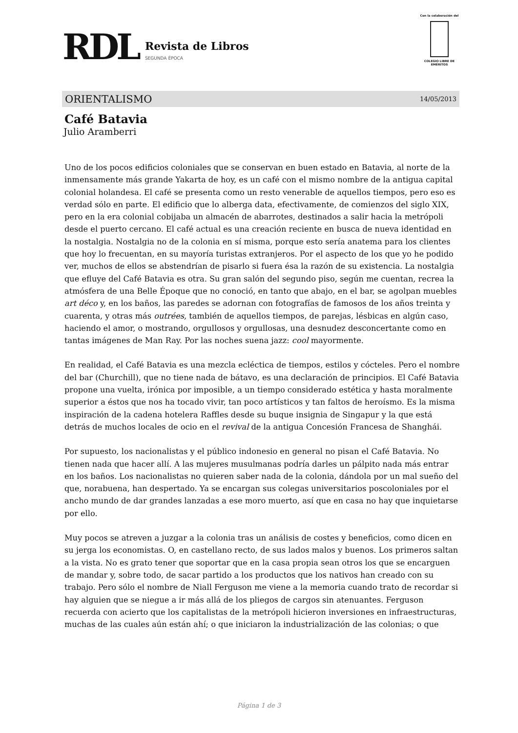RDL
Revista de Libros
SEGUNDA ÉPOCA
Con la colaboración del
COLEGIO LIBRE DE EMÉRITOS
ORIENTALISMO 14/05/2013
Café Batavia
Julio Aramberri
Uno de los pocos edificios coloniales que se conservan en buen estado en Batavia, al norte de la inmensamente más grande Yakarta de hoy, es un café con el mismo nombre de la antigua capital colonial holandesa. El café se presenta como un resto venerable de aquellos tiempos, pero eso es verdad sólo en parte. El edificio que lo alberga data, efectivamente, de comienzos del siglo XIX, pero en la era colonial cobijaba un almacén de abarrotes, destinados a salir hacia la metrópoli desde el puerto cercano. El café actual es una creación reciente en busca de nueva identidad en la nostalgia. Nostalgia no de la colonia en sí misma, porque esto sería anatema para los clientes que hoy lo frecuentan, en su mayoría turistas extranjeros. Por el aspecto de los que yo he podido ver, muchos de ellos se abstendrían de pisarlo si fuera ésa la razón de su existencia. La nostalgia que efluye del Café Batavia es otra. Su gran salón del segundo piso, según me cuentan, recrea la atmósfera de una Belle Époque que no conoció, en tanto que abajo, en el bar, se agolpan muebles art déco y, en los baños, las paredes se adornan con fotografías de famosos de los años treinta y cuarenta, y otras más outrées, también de aquellos tiempos, de parejas, lésbicas en algún caso, haciendo el amor, o mostrando, orgullosos y orgullosas, una desnudez desconcertante como en tantas imágenes de Man Ray. Por las noches suena jazz: cool mayormente.
En realidad, el Café Batavia es una mezcla ecléctica de tiempos, estilos y cócteles. Pero el nombre del bar (Churchill), que no tiene nada de bátavo, es una declaración de principios. El Café Batavia propone una vuelta, irónica por imposible, a un tiempo considerado estética y hasta moralmente superior a éstos que nos ha tocado vivir, tan poco artísticos y tan faltos de heroísmo. Es la misma inspiración de la cadena hotelera Raffles desde su buque insignia de Singapur y la que está detrás de muchos locales de ocio en el revival de la antigua Concesión Francesa de Shanghái.
Por supuesto, los nacionalistas y el público indonesio en general no pisan el Café Batavia. No tienen nada que hacer allí. A las mujeres musulmanas podría darles un pálpito nada más entrar en los baños. Los nacionalistas no quieren saber nada de la colonia, dándola por un mal sueño del que, norabuena, han despertado. Ya se encargan sus colegas universitarios poscoloniales por el ancho mundo de dar grandes lanzadas a ese moro muerto, así que en casa no hay que inquietarse por ello.
Muy pocos se atreven a juzgar a la colonia tras un análisis de costes y beneficios, como dicen en su jerga los economistas. O, en castellano recto, de sus lados malos y buenos. Los primeros saltan a la vista. No es grato tener que soportar que en la casa propia sean otros los que se encarguen de mandar y, sobre todo, de sacar partido a los productos que los nativos han creado con su trabajo. Pero sólo el nombre de Niall Ferguson me viene a la memoria cuando trato de recordar si hay alguien que se niegue a ir más allá de los pliegos de cargos sin atenuantes. Ferguson recuerda con acierto que los capitalistas de la metrópoli hicieron inversiones en infraestructuras, muchas de las cuales aún están ahí; o que iniciaron la industrialización de las colonias; o que
Página 1 de 3